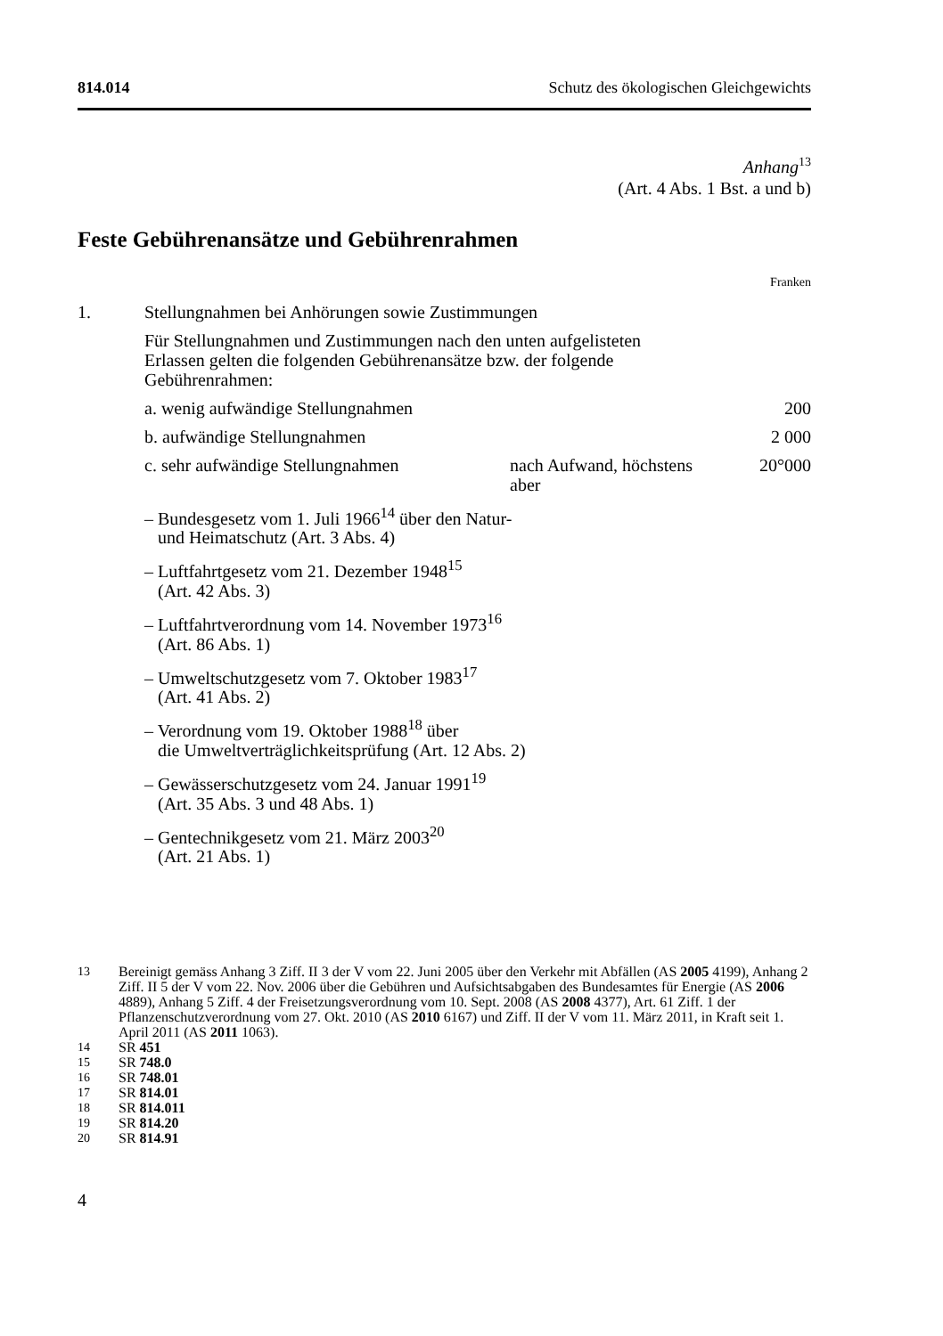814.014 Schutz des ökologischen Gleichgewichts
Anhang<sup>13</sup>
(Art. 4 Abs. 1 Bst. a und b)
Feste Gebührenansätze und Gebührenrahmen
Franken
| 1. | Stellungnahmen bei Anhörungen sowie Zustimmungen | | |
| | Für Stellungnahmen und Zustimmungen nach den unten aufgelisteten Erlassen gelten die folgenden Gebührenansätze bzw. der folgende Gebührenrahmen: | | |
| | a. wenig aufwändige Stellungnahmen | | 200 |
| | b. aufwändige Stellungnahmen | | 2 000 |
| | c. sehr aufwändige Stellungnahmen | nach Aufwand, höchstens aber | 20°000 |
| | – Bundesgesetz vom 1. Juli 1966<sup>14</sup> über den Natur- und Heimatschutz (Art. 3 Abs. 4) | | |
| | – Luftfahrtgesetz vom 21. Dezember 1948<sup>15</sup> (Art. 42 Abs. 3) | | |
| | – Luftfahrtverordnung vom 14. November 1973<sup>16</sup> (Art. 86 Abs. 1) | | |
| | – Umweltschutzgesetz vom 7. Oktober 1983<sup>17</sup> (Art. 41 Abs. 2) | | |
| | – Verordnung vom 19. Oktober 1988<sup>18</sup> über die Umweltverträglichkeitsprüfung (Art. 12 Abs. 2) | | |
| | – Gewässerschutzgesetz vom 24. Januar 1991<sup>19</sup> (Art. 35 Abs. 3 und 48 Abs. 1) | | |
| | – Gentechnikgesetz vom 21. März 2003<sup>20</sup> (Art. 21 Abs. 1) | | |
13 Bereinigt gemäss Anhang 3 Ziff. II 3 der V vom 22. Juni 2005 über den Verkehr mit Abfällen (AS 2005 4199), Anhang 2 Ziff. II 5 der V vom 22. Nov. 2006 über die Gebühren und Aufsichtsabgaben des Bundesamtes für Energie (AS 2006 4889), Anhang 5 Ziff. 4 der Freisetzungsverordnung vom 10. Sept. 2008 (AS 2008 4377), Art. 61 Ziff. 1 der Pflanzenschutzverordnung vom 27. Okt. 2010 (AS 2010 6167) und Ziff. II der V vom 11. März 2011, in Kraft seit 1. April 2011 (AS 2011 1063).
14 SR 451
15 SR 748.0
16 SR 748.01
17 SR 814.01
18 SR 814.011
19 SR 814.20
20 SR 814.91
4